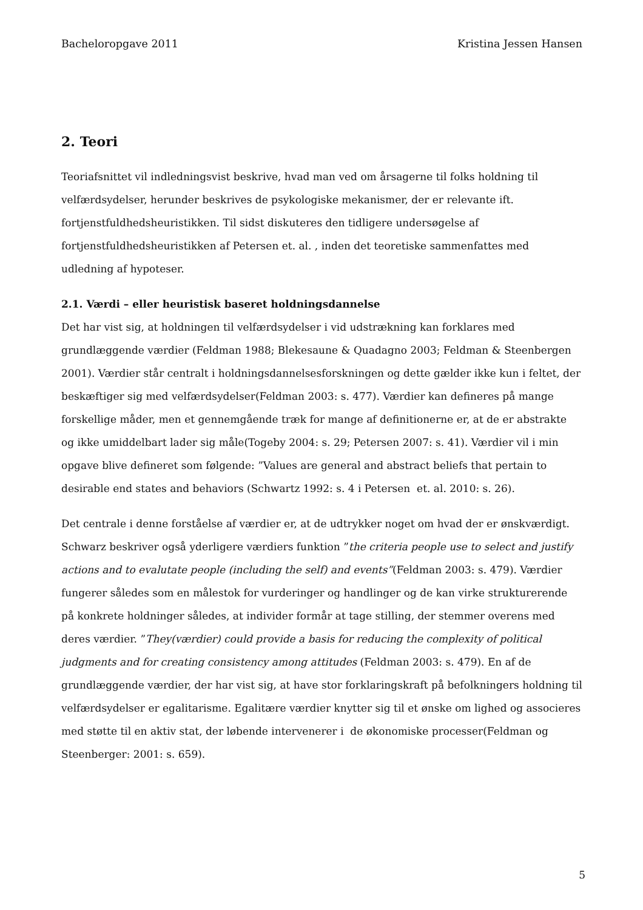Bacheloropgave 2011 Kristina Jessen Hansen
2. Teori
Teoriafsnittet vil indledningsvist beskrive, hvad man ved om årsagerne til folks holdning til velfærdsydelser, herunder beskrives de psykologiske mekanismer, der er relevante ift. fortjenstfuldhedsheuristikken. Til sidst diskuteres den tidligere undersøgelse af fortjenstfuldhedsheuristikken af Petersen et. al. , inden det teoretiske sammenfattes med udledning af hypoteser.
2.1. Værdi – eller heuristisk baseret holdningsdannelse
Det har vist sig, at holdningen til velfærdsydelser i vid udstrækning kan forklares med grundlæggende værdier (Feldman 1988; Blekesaune & Quadagno 2003; Feldman & Steenbergen 2001). Værdier står centralt i holdningsdannelsesforskningen og dette gælder ikke kun i feltet, der beskæftiger sig med velfærdsydelser(Feldman 2003: s. 477). Værdier kan defineres på mange forskellige måder, men et gennemgående træk for mange af definitionerne er, at de er abstrakte og ikke umiddelbart lader sig måle(Togeby 2004: s. 29; Petersen 2007: s. 41). Værdier vil i min opgave blive defineret som følgende: ”Values are general and abstract beliefs that pertain to desirable end states and behaviors (Schwartz 1992: s. 4 i Petersen et. al. 2010: s. 26).
Det centrale i denne forståelse af værdier er, at de udtrykker noget om hvad der er ønskværdigt. Schwarz beskriver også yderligere værdiers funktion ”the criteria people use to select and justify actions and to evalutate people (including the self) and events”(Feldman 2003: s. 479). Værdier fungerer således som en målestok for vurderinger og handlinger og de kan virke strukturerende på konkrete holdninger således, at individer formår at tage stilling, der stemmer overens med deres værdier. ”They(værdier) could provide a basis for reducing the complexity of political judgments and for creating consistency among attitudes (Feldman 2003: s. 479). En af de grundlæggende værdier, der har vist sig, at have stor forklaringskraft på befolkningers holdning til velfærdsydelser er egalitarisme. Egalitære værdier knytter sig til et ønske om lighed og associeres med støtte til en aktiv stat, der løbende intervenerer i de økonomiske processer(Feldman og Steenberger: 2001: s. 659).
5